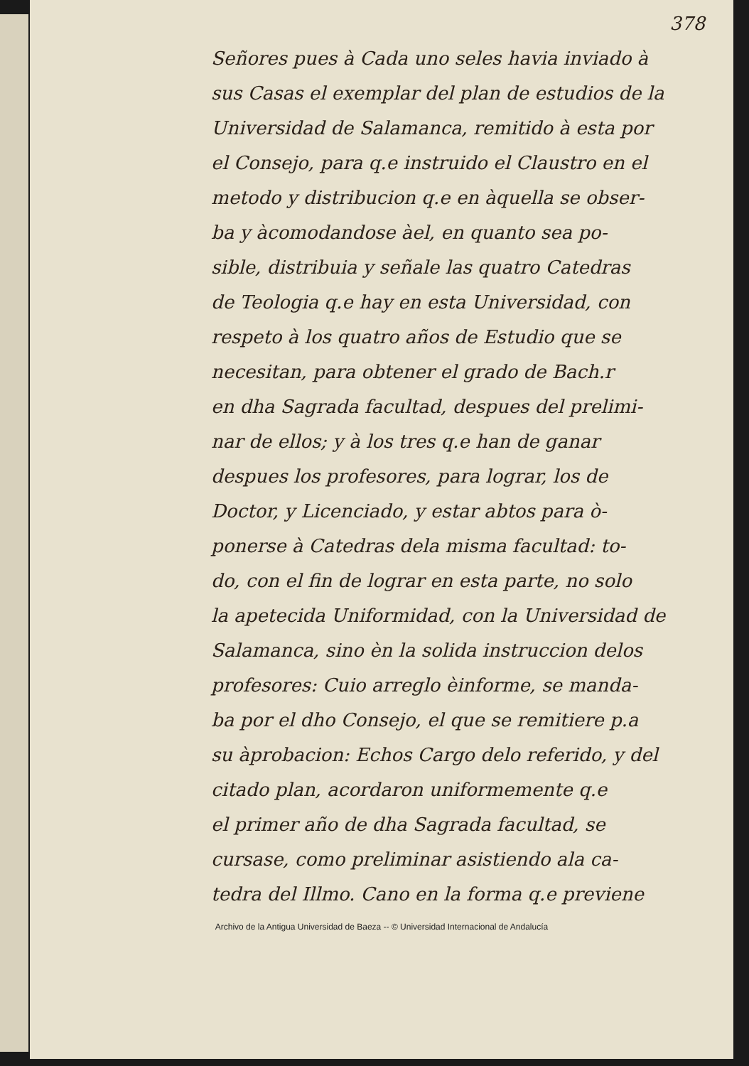378
Señores pues à Cada uno seles havia inviado à
sus Casas el exemplar del plan de estudios de la
Universidad de Salamanca, remitido à esta por
el Consejo, para q.e instruido el Claustro en el
metodo y distribucion q.e en àquella se obser-
ba y àcomodandose àel, en quanto sea po-
sible, distribuia y señale las quatro Catedras
de Teologia q.e hay en esta Universidad, con
respeto à los quatro años de Estudio que se
necesitan, para obtener el grado de Bach.r
en dha Sagrada facultad, despues del prelimi-
nar de ellos; y à los tres q.e han de ganar
despues los profesores, para lograr, los de
Doctor, y Licenciado, y estar abtos para ò-
ponerse à Catedras dela misma facultad: to-
do, con el fin de lograr en esta parte, no solo
la apetecida Uniformidad, con la Universidad de
Salamanca, sino èn la solida instruccion delos
profesores: Cuio arreglo èinforme, se manda-
ba por el dho Consejo, el que se remitiere p.a
su àprobacion: Echos Cargo delo referido, y del
citado plan, acordaron uniformemente q.e
el primer año de dha Sagrada facultad, se
cursase, como preliminar asistiendo ala ca-
tedra del Illmo. Cano en la forma q.e previene
Archivo de la Antigua Universidad de Baeza -- © Universidad Internacional de Andalucía